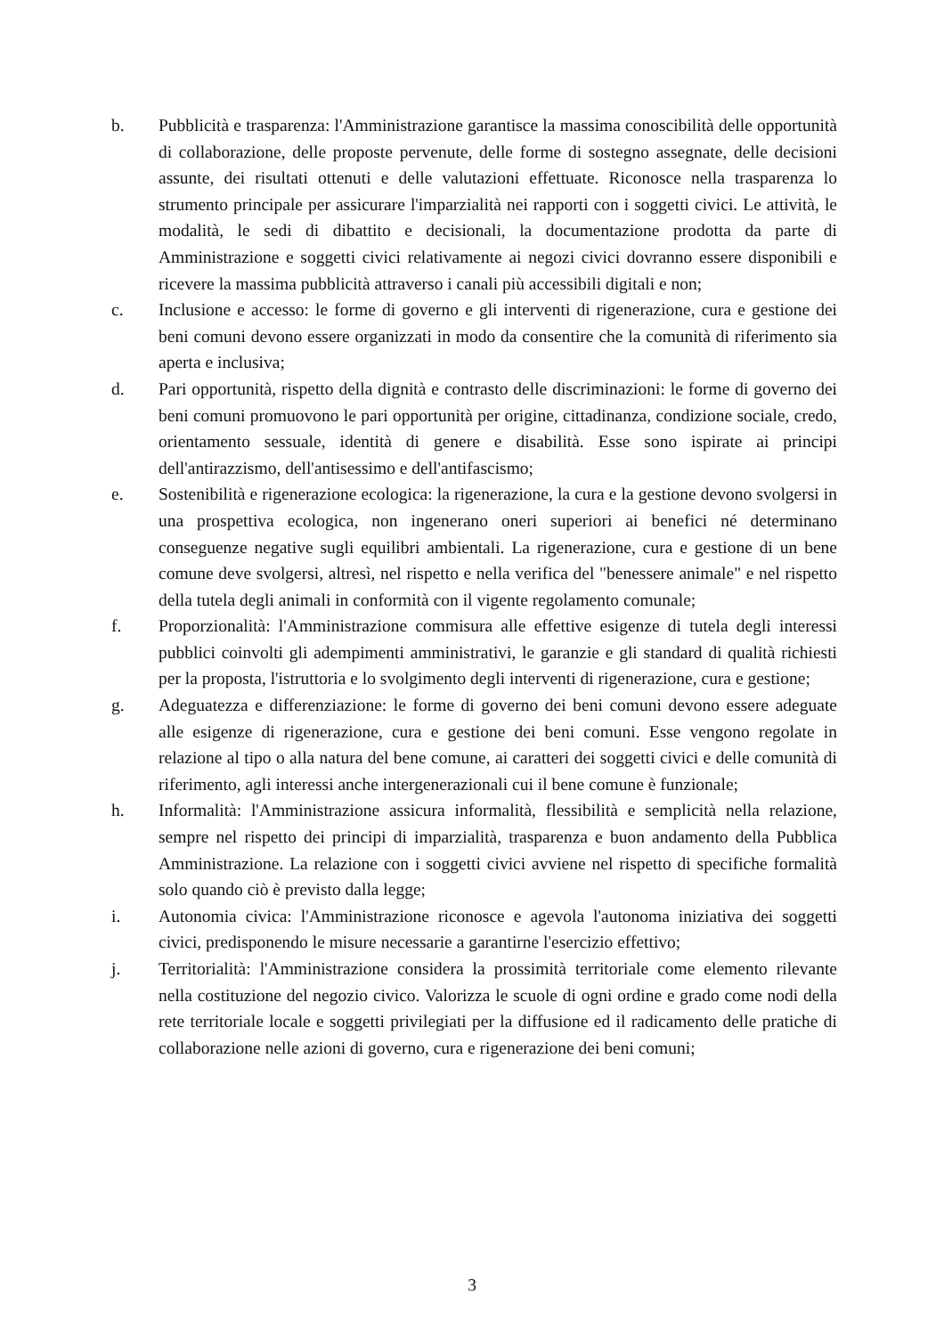b. Pubblicità e trasparenza: l'Amministrazione garantisce la massima conoscibilità delle opportunità di collaborazione, delle proposte pervenute, delle forme di sostegno assegnate, delle decisioni assunte, dei risultati ottenuti e delle valutazioni effettuate. Riconosce nella trasparenza lo strumento principale per assicurare l'imparzialità nei rapporti con i soggetti civici. Le attività, le modalità, le sedi di dibattito e decisionali, la documentazione prodotta da parte di Amministrazione e soggetti civici relativamente ai negozi civici dovranno essere disponibili e ricevere la massima pubblicità attraverso i canali più accessibili digitali e non;
c. Inclusione e accesso: le forme di governo e gli interventi di rigenerazione, cura e gestione dei beni comuni devono essere organizzati in modo da consentire che la comunità di riferimento sia aperta e inclusiva;
d. Pari opportunità, rispetto della dignità e contrasto delle discriminazioni: le forme di governo dei beni comuni promuovono le pari opportunità per origine, cittadinanza, condizione sociale, credo, orientamento sessuale, identità di genere e disabilità. Esse sono ispirate ai principi dell'antirazzismo, dell'antisessimo e dell'antifascismo;
e. Sostenibilità e rigenerazione ecologica: la rigenerazione, la cura e la gestione devono svolgersi in una prospettiva ecologica, non ingenerano oneri superiori ai benefici né determinano conseguenze negative sugli equilibri ambientali. La rigenerazione, cura e gestione di un bene comune deve svolgersi, altresì, nel rispetto e nella verifica del "benessere animale" e nel rispetto della tutela degli animali in conformità con il vigente regolamento comunale;
f. Proporzionalità: l'Amministrazione commisura alle effettive esigenze di tutela degli interessi pubblici coinvolti gli adempimenti amministrativi, le garanzie e gli standard di qualità richiesti per la proposta, l'istruttoria e lo svolgimento degli interventi di rigenerazione, cura e gestione;
g. Adeguatezza e differenziazione: le forme di governo dei beni comuni devono essere adeguate alle esigenze di rigenerazione, cura e gestione dei beni comuni. Esse vengono regolate in relazione al tipo o alla natura del bene comune, ai caratteri dei soggetti civici e delle comunità di riferimento, agli interessi anche intergenerazionali cui il bene comune è funzionale;
h. Informalità: l'Amministrazione assicura informalità, flessibilità e semplicità nella relazione, sempre nel rispetto dei principi di imparzialità, trasparenza e buon andamento della Pubblica Amministrazione. La relazione con i soggetti civici avviene nel rispetto di specifiche formalità solo quando ciò è previsto dalla legge;
i. Autonomia civica: l'Amministrazione riconosce e agevola l'autonoma iniziativa dei soggetti civici, predisponendo le misure necessarie a garantirne l'esercizio effettivo;
j. Territorialità: l'Amministrazione considera la prossimità territoriale come elemento rilevante nella costituzione del negozio civico. Valorizza le scuole di ogni ordine e grado come nodi della rete territoriale locale e soggetti privilegiati per la diffusione ed il radicamento delle pratiche di collaborazione nelle azioni di governo, cura e rigenerazione dei beni comuni;
3